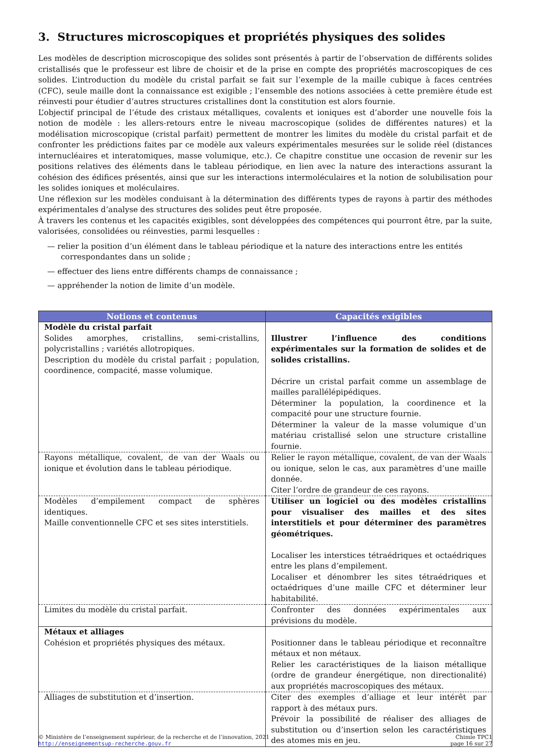3. Structures microscopiques et propriétés physiques des solides
Les modèles de description microscopique des solides sont présentés à partir de l’observation de différents solides cristallisés que le professeur est libre de choisir et de la prise en compte des propriétés macroscopiques de ces solides. L’introduction du modèle du cristal parfait se fait sur l’exemple de la maille cubique à faces centrées (CFC), seule maille dont la connaissance est exigible ; l’ensemble des notions associées à cette première étude est réinvesti pour étudier d’autres structures cristallines dont la constitution est alors fournie.
L’objectif principal de l’étude des cristaux métalliques, covalents et ioniques est d’aborder une nouvelle fois la notion de modèle : les allers-retours entre le niveau macroscopique (solides de différentes natures) et la modélisation microscopique (cristal parfait) permettent de montrer les limites du modèle du cristal parfait et de confronter les prédictions faites par ce modèle aux valeurs expérimentales mesurées sur le solide réel (distances internucléaires et interatomiques, masse volumique, etc.). Ce chapitre constitue une occasion de revenir sur les positions relatives des éléments dans le tableau périodique, en lien avec la nature des interactions assurant la cohésion des édifices présentés, ainsi que sur les interactions intermoléculaires et la notion de solubilisation pour les solides ioniques et moléculaires.
Une réflexion sur les modèles conduisant à la détermination des différents types de rayons à partir des méthodes expérimentales d’analyse des structures des solides peut être proposée.
À travers les contenus et les capacités exigibles, sont développées des compétences qui pourront être, par la suite, valorisées, consolidées ou réinvesties, parmi lesquelles :
— relier la position d’un élément dans le tableau périodique et la nature des interactions entre les entités correspondantes dans un solide ;
— effectuer des liens entre différents champs de connaissance ;
— appréhender la notion de limite d’un modèle.
| Notions et contenus | Capacités exigibles |
| --- | --- |
| Modèle du cristal parfait Solides amorphes, cristallins, semi-cristallins, polycristallins ; variétés allotropiques. Description du modèle du cristal parfait ; population, coordinence, compacité, masse volumique. | Illustrer l’influence des conditions expérimentales sur la formation de solides et de solides cristallins. Décrire un cristal parfait comme un assemblage de mailles parallélépipédiques. Déterminer la population, la coordinence et la compacité pour une structure fournie. Déterminer la valeur de la masse volumique d’un matériau cristallisé selon une structure cristalline fournie. |
| Rayons métallique, covalent, de van der Waals ou ionique et évolution dans le tableau périodique. | Relier le rayon métallique, covalent, de van der Waals ou ionique, selon le cas, aux paramètres d’une maille donnée. Citer l’ordre de grandeur de ces rayons. |
| Modèles d’empilement compact de sphères identiques. Maille conventionnelle CFC et ses sites interstitiels. | Utiliser un logiciel ou des modèles cristallins pour visualiser des mailles et des sites interstitiels et pour déterminer des paramètres géométriques. Localiser les interstices tétraédriques et octaédriques entre les plans d’empilement. Localiser et dénombrer les sites tétraédriques et octaédriques d’une maille CFC et déterminer leur habitabilité. |
| Limites du modèle du cristal parfait. | Confronter des données expérimentales aux prévisions du modèle. |
| Métaux et alliages Cohésion et propriétés physiques des métaux. | Positionner dans le tableau périodique et reconnaître métaux et non métaux. Relier les caractéristiques de la liaison métallique (ordre de grandeur énergétique, non directionalité) aux propriétés macroscopiques des métaux. |
| Alliages de substitution et d’insertion. | Citer des exemples d’alliage et leur intérêt par rapport à des métaux purs. Prévoir la possibilité de réaliser des alliages de substitution ou d’insertion selon les caractéristiques des atomes mis en jeu. |
© Ministère de l’enseignement supérieur, de la recherche et de l’innovation, 2021
http://enseignementsup-recherche.gouv.fr
Chimie TPC1
page 16 sur 27